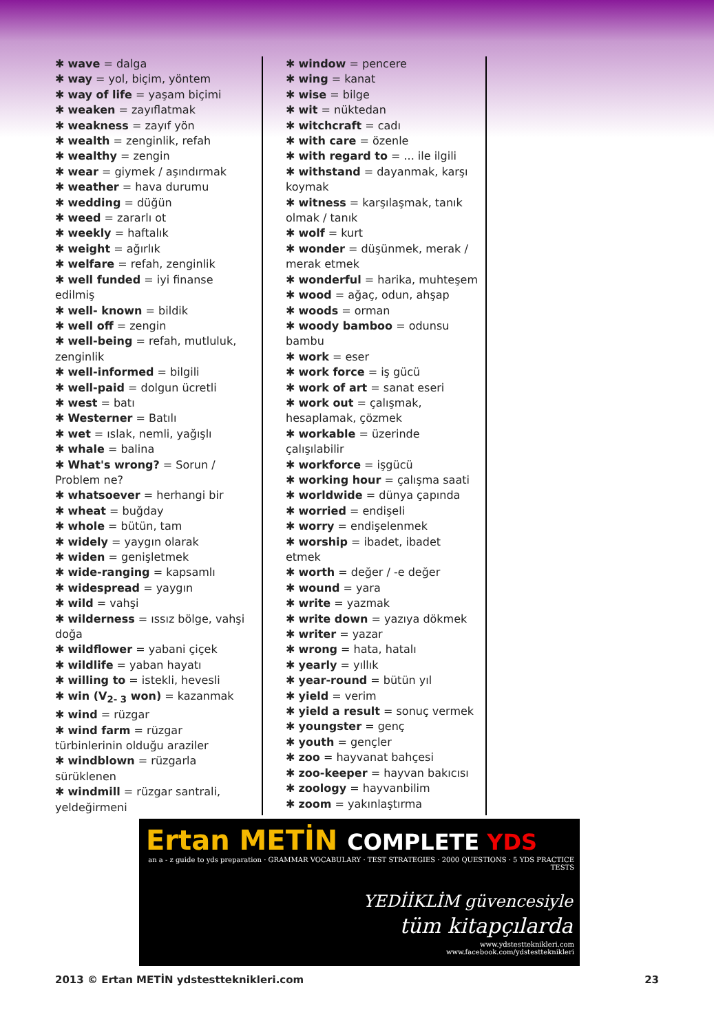✱ wave = dalga
✱ way = yol, biçim, yöntem
✱ way of life = yaşam biçimi
✱ weaken = zayıflatmak
✱ weakness = zayıf yön
✱ wealth = zenginlik, refah
✱ wealthy = zengin
✱ wear = giymek / aşındırmak
✱ weather = hava durumu
✱ wedding = düğün
✱ weed = zararlı ot
✱ weekly = haftalık
✱ weight = ağırlık
✱ welfare = refah, zenginlik
✱ well funded = iyi finanse edilmiş
✱ well- known = bildik
✱ well off = zengin
✱ well-being = refah, mutluluk, zenginlik
✱ well-informed = bilgili
✱ well-paid = dolgun ücretli
✱ west = batı
✱ Westerner = Batılı
✱ wet = ıslak, nemli, yağışlı
✱ whale = balina
✱ What's wrong? = Sorun / Problem ne?
✱ whatsoever = herhangi bir
✱ wheat = buğday
✱ whole = bütün, tam
✱ widely = yaygın olarak
✱ widen = genişletmek
✱ wide-ranging = kapsamlı
✱ widespread = yaygın
✱ wild = vahşi
✱ wilderness = ıssız bölge, vahşi doğa
✱ wildflower = yabani çiçek
✱ wildlife = yaban hayatı
✱ willing to = istekli, hevesli
✱ win (V<sub>2- 3</sub> won) = kazanmak
✱ wind = rüzgar
✱ wind farm = rüzgar türbinlerinin olduğu araziler
✱ windblown = rüzgarla sürüklenen
✱ windmill = rüzgar santrali, yeldeğirmeni
✱ window = pencere
✱ wing = kanat
✱ wise = bilge
✱ wit = nüktedan
✱ witchcraft = cadı
✱ with care = özenle
✱ with regard to = ... ile ilgili
✱ withstand = dayanmak, karşı koymak
✱ witness = karşılaşmak, tanık olmak / tanık
✱ wolf = kurt
✱ wonder = düşünmek, merak / merak etmek
✱ wonderful = harika, muhteşem
✱ wood = ağaç, odun, ahşap
✱ woods = orman
✱ woody bamboo = odunsu bambu
✱ work = eser
✱ work force = iş gücü
✱ work of art = sanat eseri
✱ work out = çalışmak, hesaplamak, çözmek
✱ workable = üzerinde çalışılabilir
✱ workforce = işgücü
✱ working hour = çalışma saati
✱ worldwide = dünya çapında
✱ worried = endişeli
✱ worry = endişelenmek
✱ worship = ibadet, ibadet etmek
✱ worth = değer / -e değer
✱ wound = yara
✱ write = yazmak
✱ write down = yazıya dökmek
✱ writer = yazar
✱ wrong = hata, hatalı
✱ yearly = yıllık
✱ year-round = bütün yıl
✱ yield = verim
✱ yield a result = sonuç vermek
✱ youngster = genç
✱ youth = gençler
✱ zoo = hayvanat bahçesi
✱ zoo-keeper = hayvan bakıcısı
✱ zoology = hayvanbilim
✱ zoom = yakınlaştırma
Ertan METİN COMPLETE YDS
an a - z guide to yds preparation · GRAMMAR VOCABULARY · TEST STRATEGIES · 2000 QUESTIONS · 5 YDS PRACTICE TESTS
YEDİİKLİM güvencesiyle
tüm kitapçılarda
www.ydstestteknikleri.com
www.facebook.com/ydstestteknikleri
2013 © Ertan METİN ydstestteknikleri.com 23